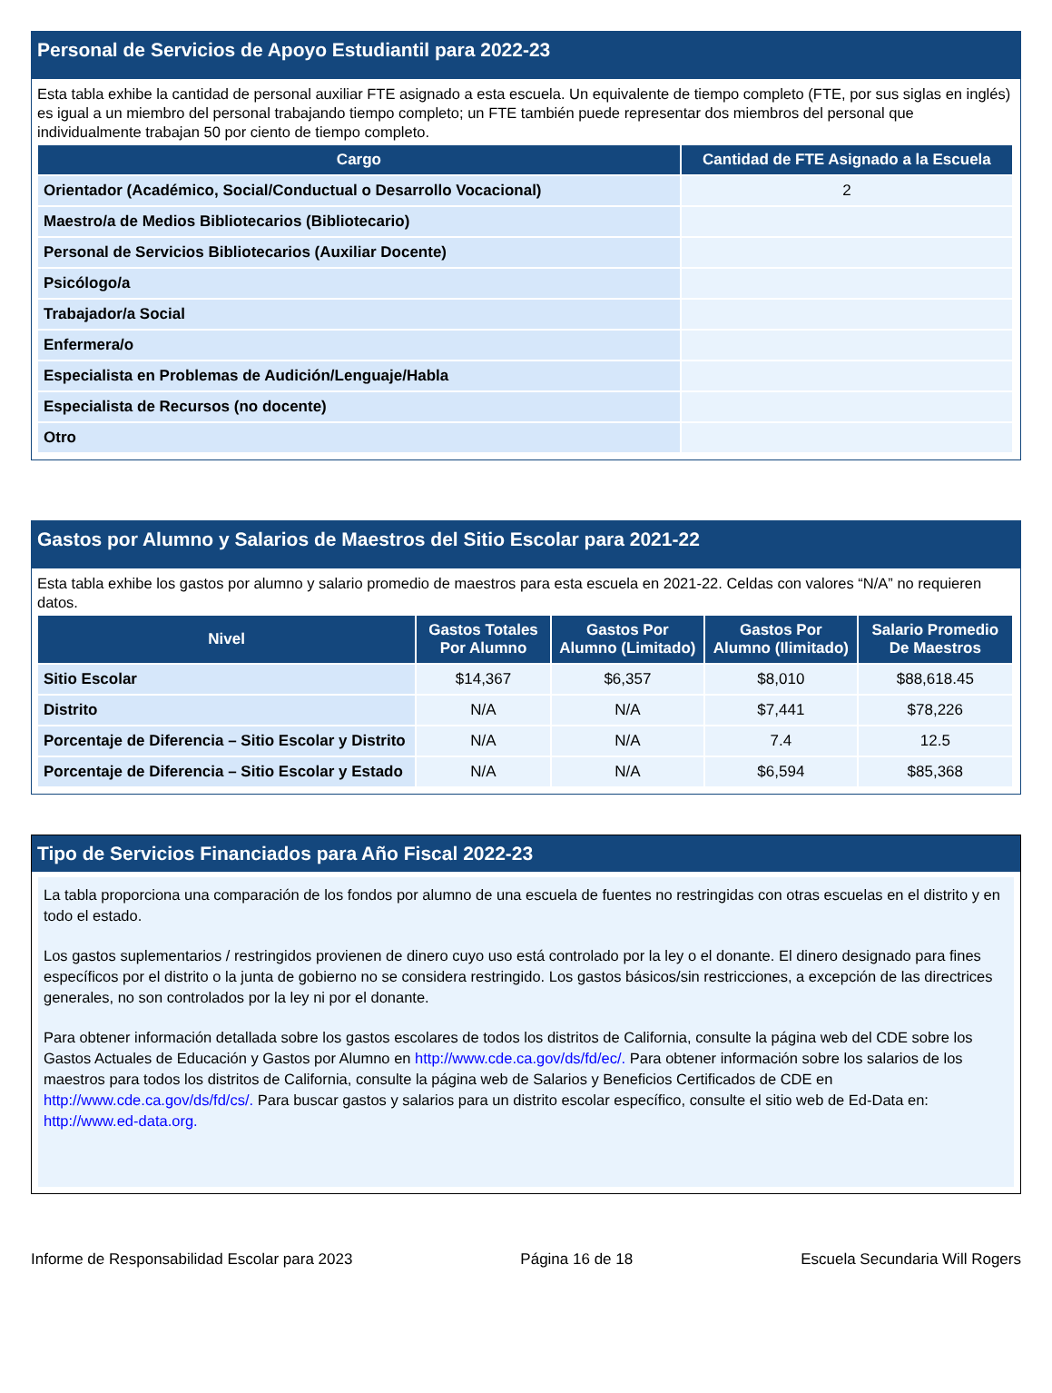Personal de Servicios de Apoyo Estudiantil para 2022-23
Esta tabla exhibe la cantidad de personal auxiliar FTE asignado a esta escuela. Un equivalente de tiempo completo (FTE, por sus siglas en inglés) es igual a un miembro del personal trabajando tiempo completo; un FTE también puede representar dos miembros del personal que individualmente trabajan 50 por ciento de tiempo completo.
| Cargo | Cantidad de FTE Asignado a la Escuela |
| --- | --- |
| Orientador (Académico, Social/Conductual o Desarrollo Vocacional) | 2 |
| Maestro/a de Medios Bibliotecarios (Bibliotecario) | |
| Personal de Servicios Bibliotecarios (Auxiliar Docente) | |
| Psicólogo/a | |
| Trabajador/a Social | |
| Enfermera/o | |
| Especialista en Problemas de Audición/Lenguaje/Habla | |
| Especialista de Recursos (no docente) | |
| Otro | |
Gastos por Alumno y Salarios de Maestros del Sitio Escolar para 2021-22
Esta tabla exhibe los gastos por alumno y salario promedio de maestros para esta escuela en 2021-22. Celdas con valores “N/A” no requieren datos.
| Nivel | Gastos Totales Por Alumno | Gastos Por Alumno (Limitado) | Gastos Por Alumno (Ilimitado) | Salario Promedio De Maestros |
| --- | --- | --- | --- | --- |
| Sitio Escolar | $14,367 | $6,357 | $8,010 | $88,618.45 |
| Distrito | N/A | N/A | $7,441 | $78,226 |
| Porcentaje de Diferencia – Sitio Escolar y Distrito | N/A | N/A | 7.4 | 12.5 |
| Porcentaje de Diferencia – Sitio Escolar y Estado | N/A | N/A | $6,594 | $85,368 |
Tipo de Servicios Financiados para Año Fiscal 2022-23
La tabla proporciona una comparación de los fondos por alumno de una escuela de fuentes no restringidas con otras escuelas en el distrito y en todo el estado.
Los gastos suplementarios / restringidos provienen de dinero cuyo uso está controlado por la ley o el donante. El dinero designado para fines específicos por el distrito o la junta de gobierno no se considera restringido. Los gastos básicos/sin restricciones, a excepción de las directrices generales, no son controlados por la ley ni por el donante.
Para obtener información detallada sobre los gastos escolares de todos los distritos de California, consulte la página web del CDE sobre los Gastos Actuales de Educación y Gastos por Alumno en http://www.cde.ca.gov/ds/fd/ec/. Para obtener información sobre los salarios de los maestros para todos los distritos de California, consulte la página web de Salarios y Beneficios Certificados de CDE en http://www.cde.ca.gov/ds/fd/cs/. Para buscar gastos y salarios para un distrito escolar específico, consulte el sitio web de Ed-Data en: http://www.ed-data.org.
Informe de Responsabilidad Escolar para 2023 Página 16 de 18 Escuela Secundaria Will Rogers